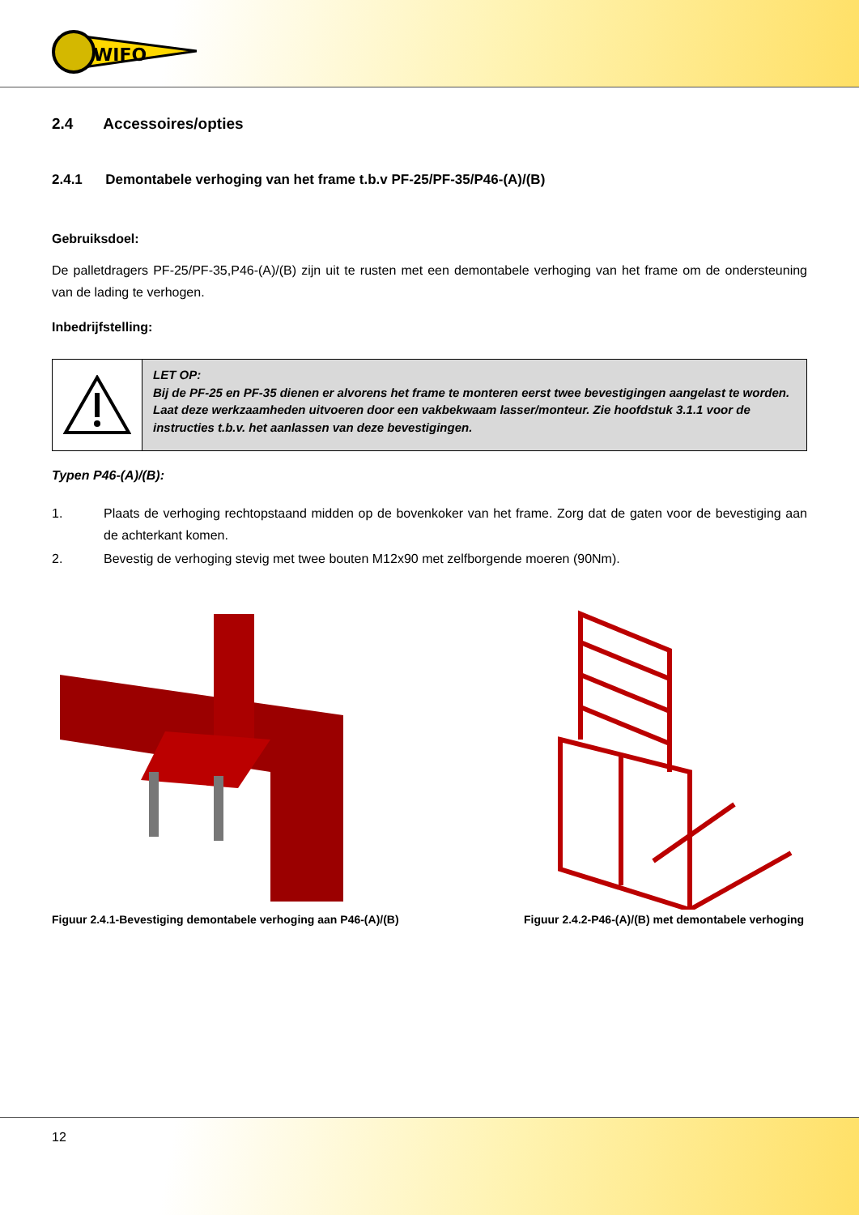WIFO
2.4 Accessoires/opties
2.4.1 Demontabele verhoging van het frame t.b.v PF-25/PF-35/P46-(A)/(B)
Gebruiksdoel:
De palletdragers PF-25/PF-35,P46-(A)/(B) zijn uit te rusten met een demontabele verhoging van het frame om de ondersteuning van de lading te verhogen.
Inbedrijfstelling:
LET OP:
Bij de PF-25 en PF-35 dienen er alvorens het frame te monteren eerst twee bevestigingen aangelast te worden. Laat deze werkzaamheden uitvoeren door een vakbekwaam lasser/monteur. Zie hoofdstuk 3.1.1 voor de instructies t.b.v. het aanlassen van deze bevestigingen.
Typen P46-(A)/(B):
1. Plaats de verhoging rechtopstaand midden op de bovenkoker van het frame. Zorg dat de gaten voor de bevestiging aan de achterkant komen.
2. Bevestig de verhoging stevig met twee bouten M12x90 met zelfborgende moeren (90Nm).
Figuur 2.4.1-Bevestiging demontabele verhoging aan P46-(A)/(B)
Figuur 2.4.2-P46-(A)/(B) met demontabele verhoging
12